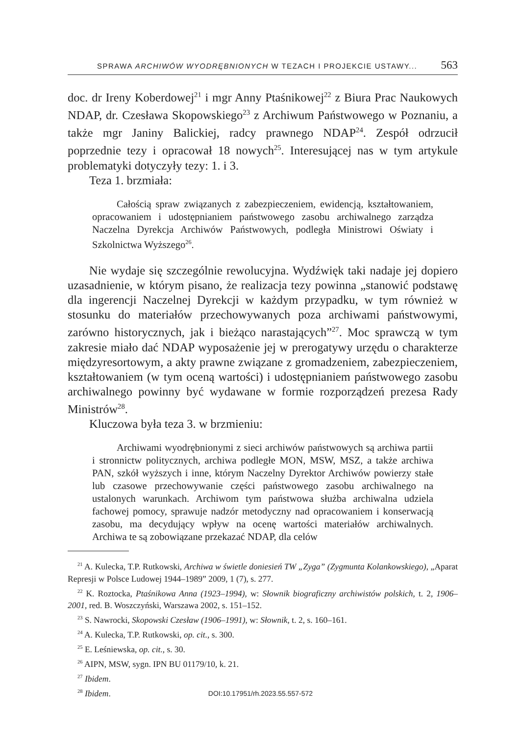SPRAWA ARCHIWÓW WYODRĘBNIONYCH W TEZACH I PROJEKCIE USTAWY... 563
doc. dr Ireny Koberdowej<sup>21</sup> i mgr Anny Ptaśnikowej<sup>22</sup> z Biura Prac Naukowych NDAP, dr. Czesława Skopowskiego<sup>23</sup> z Archiwum Państwowego w Poznaniu, a także mgr Janiny Balickiej, radcy prawnego NDAP<sup>24</sup>. Zespół odrzucił poprzednie tezy i opracował 18 nowych<sup>25</sup>. Interesującej nas w tym artykule problematyki dotyczyły tezy: 1. i 3.
Teza 1. brzmiała:
Całością spraw związanych z zabezpieczeniem, ewidencją, kształtowaniem, opracowaniem i udostępnianiem państwowego zasobu archiwalnego zarządza Naczelna Dyrekcja Archiwów Państwowych, podległa Ministrowi Oświaty i Szkolnictwa Wyższego<sup>26</sup>.
Nie wydaje się szczególnie rewolucyjna. Wydźwięk taki nadaje jej dopiero uzasadnienie, w którym pisano, że realizacja tezy powinna „stanowić podstawę dla ingerencji Naczelnej Dyrekcji w każdym przypadku, w tym również w stosunku do materiałów przechowywanych poza archiwami państwowymi, zarówno historycznych, jak i bieżąco narastających”<sup>27</sup>. Moc sprawczą w tym zakresie miało dać NDAP wyposażenie jej w prerogatywy urzędu o charakterze międzyresortowym, a akty prawne związane z gromadzeniem, zabezpieczeniem, kształtowaniem (w tym oceną wartości) i udostępnianiem państwowego zasobu archiwalnego powinny być wydawane w formie rozporządzeń prezesa Rady Ministrów<sup>28</sup>.
Kluczowa była teza 3. w brzmieniu:
Archiwami wyodrębnionymi z sieci archiwów państwowych są archiwa partii i stronnictw politycznych, archiwa podległe MON, MSW, MSZ, a także archiwa PAN, szkół wyższych i inne, którym Naczelny Dyrektor Archiwów powierzy stałe lub czasowe przechowywanie części państwowego zasobu archiwalnego na ustalonych warunkach. Archiwom tym państwowa służba archiwalna udziela fachowej pomocy, sprawuje nadzór metodyczny nad opracowaniem i konserwacją zasobu, ma decydujący wpływ na ocenę wartości materiałów archiwalnych. Archiwa te są zobowiązane przekazać NDAP, dla celów
<sup>21</sup> A. Kulecka, T.P. Rutkowski, Archiwa w świetle doniesień TW „Zyga” (Zygmunta Kolankowskiego), „Aparat Represji w Polsce Ludowej 1944–1989” 2009, 1 (7), s. 277.
<sup>22</sup> K. Roztocka, Ptaśnikowa Anna (1923–1994), w: Słownik biograficzny archiwistów polskich, t. 2, 1906–2001, red. B. Woszczyński, Warszawa 2002, s. 151–152.
<sup>23</sup> S. Nawrocki, Skopowski Czesław (1906–1991), w: Słownik, t. 2, s. 160–161.
<sup>24</sup> A. Kulecka, T.P. Rutkowski, op. cit., s. 300.
<sup>25</sup> E. Leśniewska, op. cit., s. 30.
<sup>26</sup> AIPN, MSW, sygn. IPN BU 01179/10, k. 21.
<sup>27</sup> Ibidem.
<sup>28</sup> Ibidem.
DOI:10.17951/rh.2023.55.557-572